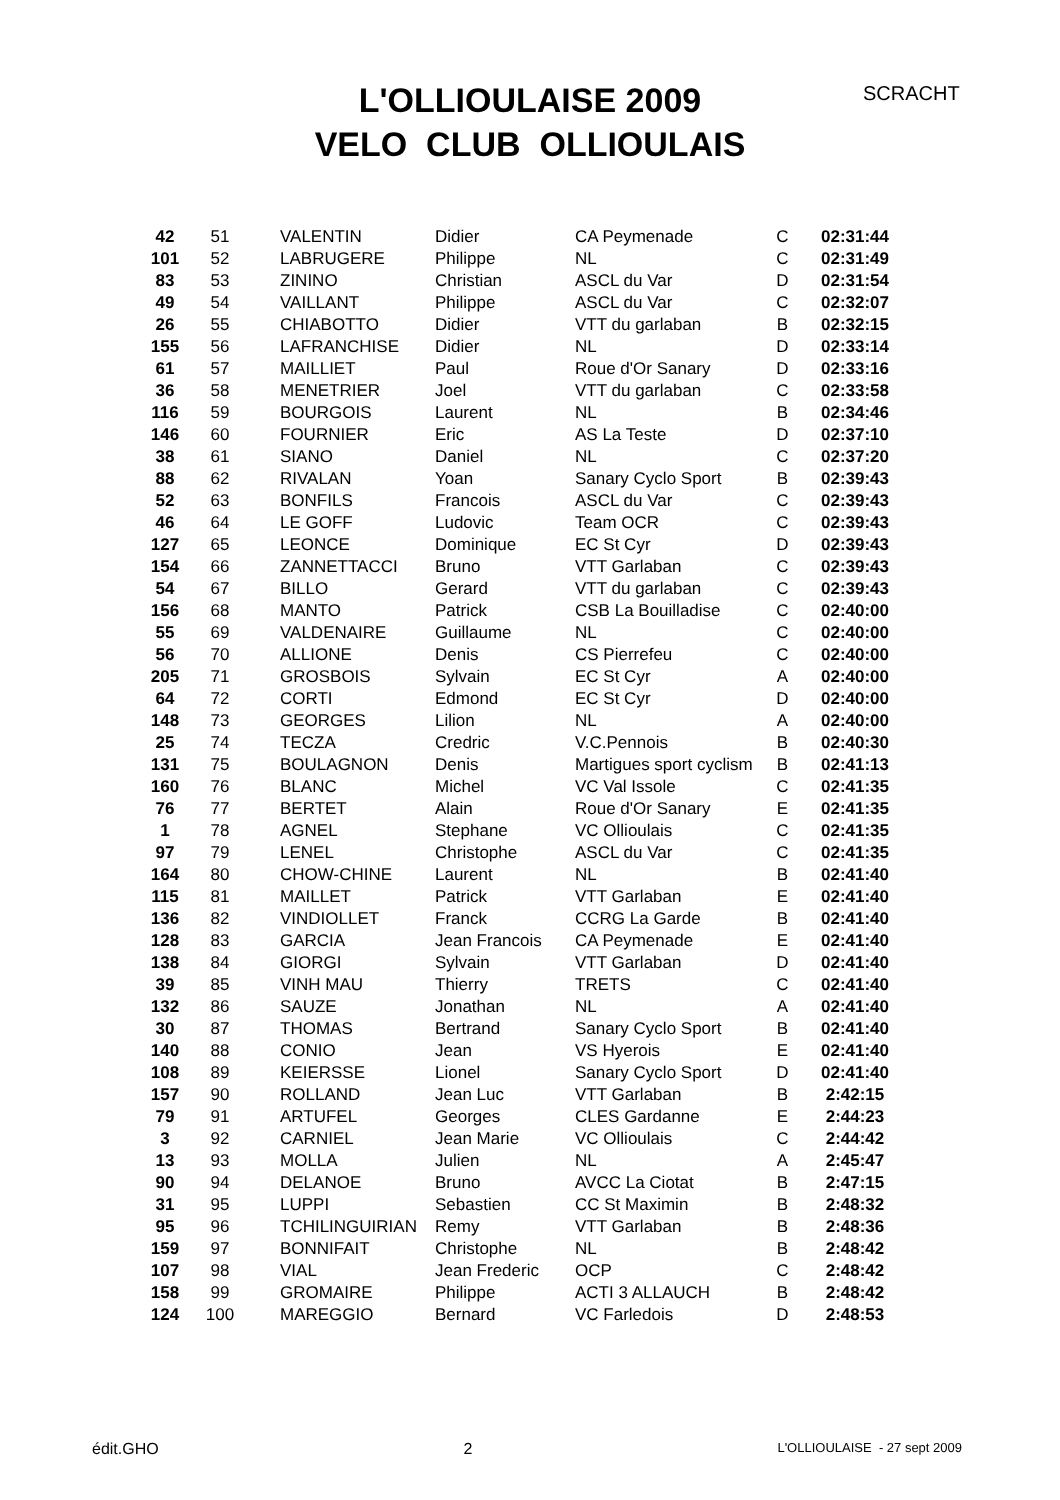SCRACHT
L'OLLIOULAISE 2009
VELO CLUB OLLIOULAIS
| 42 | 51 | VALENTIN | Didier | CA Peymenade | C | 02:31:44 |
| 101 | 52 | LABRUGERE | Philippe | NL | C | 02:31:49 |
| 83 | 53 | ZININO | Christian | ASCL du Var | D | 02:31:54 |
| 49 | 54 | VAILLANT | Philippe | ASCL du Var | C | 02:32:07 |
| 26 | 55 | CHIABOTTO | Didier | VTT du garlaban | B | 02:32:15 |
| 155 | 56 | LAFRANCHISE | Didier | NL | D | 02:33:14 |
| 61 | 57 | MAILLIET | Paul | Roue d'Or Sanary | D | 02:33:16 |
| 36 | 58 | MENETRIER | Joel | VTT du garlaban | C | 02:33:58 |
| 116 | 59 | BOURGOIS | Laurent | NL | B | 02:34:46 |
| 146 | 60 | FOURNIER | Eric | AS La Teste | D | 02:37:10 |
| 38 | 61 | SIANO | Daniel | NL | C | 02:37:20 |
| 88 | 62 | RIVALAN | Yoan | Sanary Cyclo Sport | B | 02:39:43 |
| 52 | 63 | BONFILS | Francois | ASCL du Var | C | 02:39:43 |
| 46 | 64 | LE GOFF | Ludovic | Team OCR | C | 02:39:43 |
| 127 | 65 | LEONCE | Dominique | EC St Cyr | D | 02:39:43 |
| 154 | 66 | ZANNETTACCI | Bruno | VTT Garlaban | C | 02:39:43 |
| 54 | 67 | BILLO | Gerard | VTT du garlaban | C | 02:39:43 |
| 156 | 68 | MANTO | Patrick | CSB La Bouilladise | C | 02:40:00 |
| 55 | 69 | VALDENAIRE | Guillaume | NL | C | 02:40:00 |
| 56 | 70 | ALLIONE | Denis | CS Pierrefeu | C | 02:40:00 |
| 205 | 71 | GROSBOIS | Sylvain | EC St Cyr | A | 02:40:00 |
| 64 | 72 | CORTI | Edmond | EC St Cyr | D | 02:40:00 |
| 148 | 73 | GEORGES | Lilion | NL | A | 02:40:00 |
| 25 | 74 | TECZA | Credric | V.C.Pennois | B | 02:40:30 |
| 131 | 75 | BOULAGNON | Denis | Martigues sport cyclism | B | 02:41:13 |
| 160 | 76 | BLANC | Michel | VC Val Issole | C | 02:41:35 |
| 76 | 77 | BERTET | Alain | Roue d'Or Sanary | E | 02:41:35 |
| 1 | 78 | AGNEL | Stephane | VC Ollioulais | C | 02:41:35 |
| 97 | 79 | LENEL | Christophe | ASCL du Var | C | 02:41:35 |
| 164 | 80 | CHOW-CHINE | Laurent | NL | B | 02:41:40 |
| 115 | 81 | MAILLET | Patrick | VTT Garlaban | E | 02:41:40 |
| 136 | 82 | VINDIOLLET | Franck | CCRG La Garde | B | 02:41:40 |
| 128 | 83 | GARCIA | Jean Francois | CA Peymenade | E | 02:41:40 |
| 138 | 84 | GIORGI | Sylvain | VTT Garlaban | D | 02:41:40 |
| 39 | 85 | VINH MAU | Thierry | TRETS | C | 02:41:40 |
| 132 | 86 | SAUZE | Jonathan | NL | A | 02:41:40 |
| 30 | 87 | THOMAS | Bertrand | Sanary Cyclo Sport | B | 02:41:40 |
| 140 | 88 | CONIO | Jean | VS Hyerois | E | 02:41:40 |
| 108 | 89 | KEIERSSE | Lionel | Sanary Cyclo Sport | D | 02:41:40 |
| 157 | 90 | ROLLAND | Jean Luc | VTT Garlaban | B | 2:42:15 |
| 79 | 91 | ARTUFEL | Georges | CLES Gardanne | E | 2:44:23 |
| 3 | 92 | CARNIEL | Jean Marie | VC Ollioulais | C | 2:44:42 |
| 13 | 93 | MOLLA | Julien | NL | A | 2:45:47 |
| 90 | 94 | DELANOE | Bruno | AVCC La Ciotat | B | 2:47:15 |
| 31 | 95 | LUPPI | Sebastien | CC St Maximin | B | 2:48:32 |
| 95 | 96 | TCHILINGUIRIAN | Remy | VTT Garlaban | B | 2:48:36 |
| 159 | 97 | BONNIFAIT | Christophe | NL | B | 2:48:42 |
| 107 | 98 | VIAL | Jean Frederic | OCP | C | 2:48:42 |
| 158 | 99 | GROMAIRE | Philippe | ACTI 3 ALLAUCH | B | 2:48:42 |
| 124 | 100 | MAREGGIO | Bernard | VC Farledois | D | 2:48:53 |
édit.GHO 2 L'OLLIOULAISE - 27 sept 2009